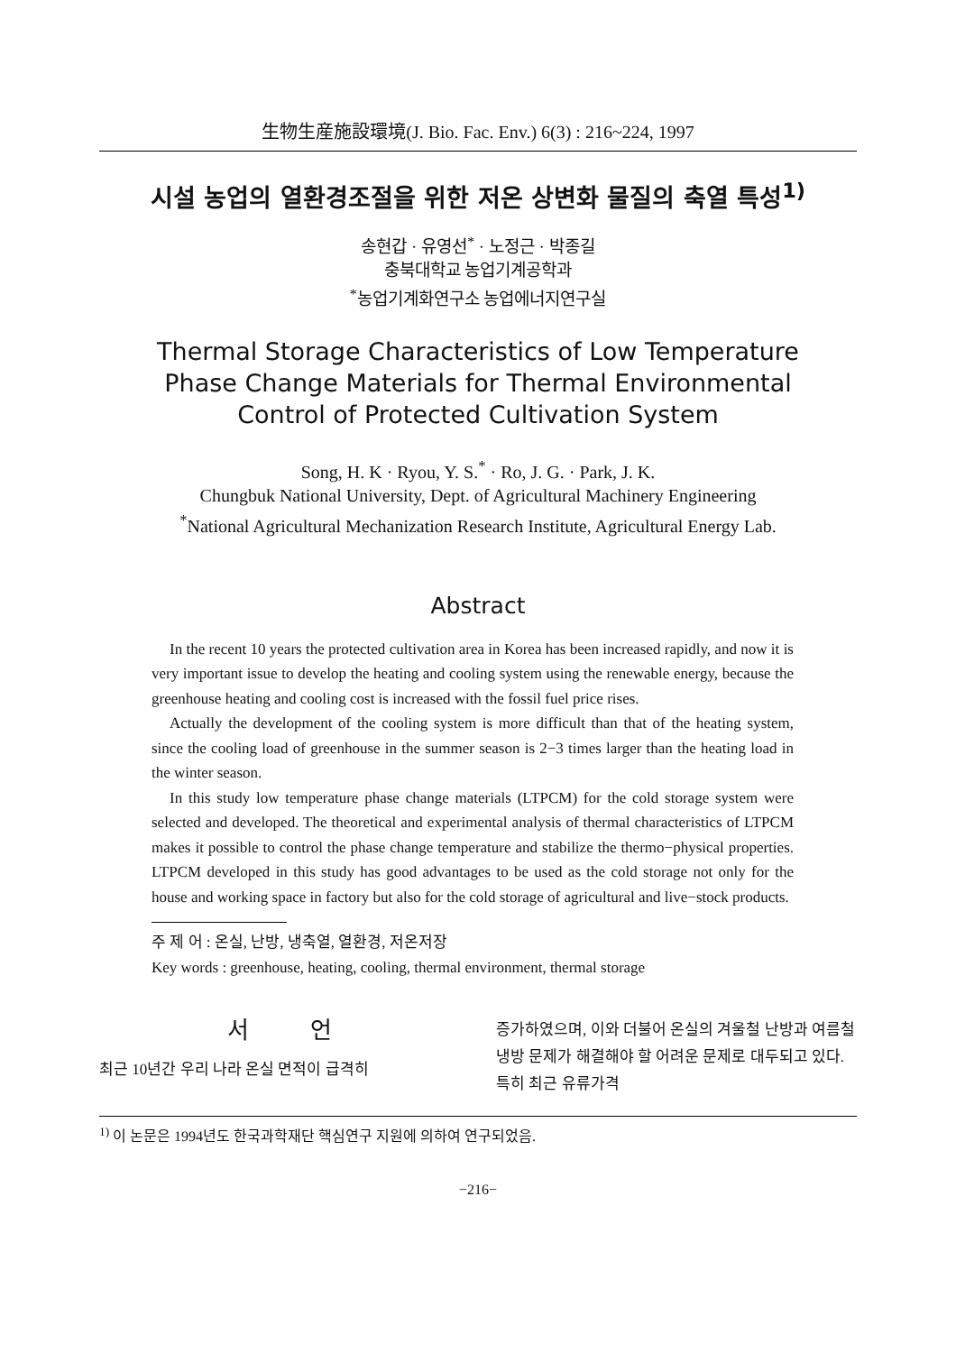生物生産施設環境(J. Bio. Fac. Env.) 6(3) : 216~224, 1997
시설 농업의 열환경조절을 위한 저온 상변화 물질의 축열 특성<sup>1)</sup>
송현갑 · 유영선<sup>*</sup> · 노정근 · 박종길
충북대학교 농업기계공학과
<sup>*</sup> 농업기계화연구소 농업에너지연구실
Thermal Storage Characteristics of Low Temperature
Phase Change Materials for Thermal Environmental
Control of Protected Cultivation System
Song, H. K · Ryou, Y. S.<sup>*</sup> · Ro, J. G. · Park, J. K.
Chungbuk National University, Dept. of Agricultural Machinery Engineering
<sup>*</sup> National Agricultural Mechanization Research Institute, Agricultural Energy Lab.
Abstract
In the recent 10 years the protected cultivation area in Korea has been increased rapidly, and now it is very important issue to develop the heating and cooling system using the renewable energy, because the greenhouse heating and cooling cost is increased with the fossil fuel price rises.
Actually the development of the cooling system is more difficult than that of the heating system, since the cooling load of greenhouse in the summer season is 2−3 times larger than the heating load in the winter season.
In this study low temperature phase change materials (LTPCM) for the cold storage system were selected and developed. The theoretical and experimental analysis of thermal characteristics of LTPCM makes it possible to control the phase change temperature and stabilize the thermo−physical properties. LTPCM developed in this study has good advantages to be used as the cold storage not only for the house and working space in factory but also for the cold storage of agricultural and live−stock products.
주 제 어 : 온실, 난방, 냉축열, 열환경, 저온저장
Key words : greenhouse, heating, cooling, thermal environment, thermal storage
서 언
최근 10년간 우리 나라 온실 면적이 급격히
증가하였으며, 이와 더불어 온실의 겨울철 난방과 여름철 냉방 문제가 해결해야 할 어려운 문제로 대두되고 있다. 특히 최근 유류가격
<sup>1)</sup> 이 논문은 1994년도 한국과학재단 핵심연구 지원에 의하여 연구되었음.
−216−